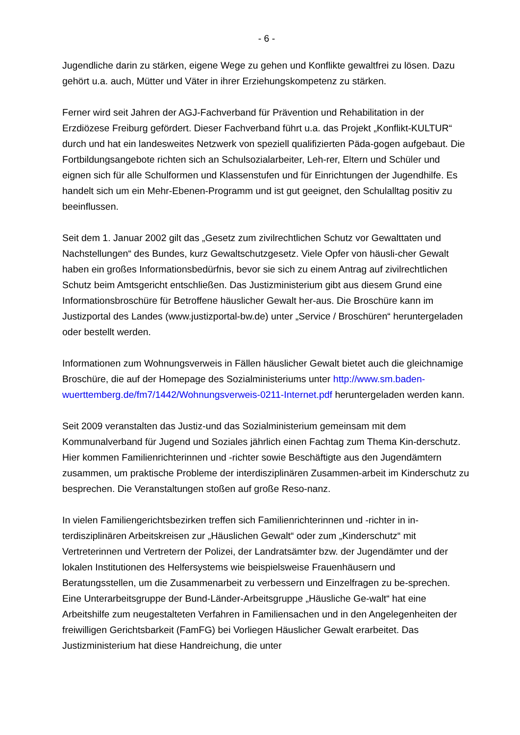- 6 -
Jugendliche darin zu stärken, eigene Wege zu gehen und Konflikte gewaltfrei zu lösen. Dazu gehört u.a. auch, Mütter und Väter in ihrer Erziehungskompetenz zu stärken.
Ferner wird seit Jahren der AGJ-Fachverband für Prävention und Rehabilitation in der Erzdiözese Freiburg gefördert. Dieser Fachverband führt u.a. das Projekt „Konflikt-KULTUR“ durch und hat ein landesweites Netzwerk von speziell qualifizierten Päda-gogen aufgebaut. Die Fortbildungsangebote richten sich an Schulsozialarbeiter, Leh-rer, Eltern und Schüler und eignen sich für alle Schulformen und Klassenstufen und für Einrichtungen der Jugendhilfe. Es handelt sich um ein Mehr-Ebenen-Programm und ist gut geeignet, den Schulalltag positiv zu beeinflussen.
Seit dem 1. Januar 2002 gilt das „Gesetz zum zivilrechtlichen Schutz vor Gewalttaten und Nachstellungen“ des Bundes, kurz Gewaltschutzgesetz. Viele Opfer von häusli-cher Gewalt haben ein großes Informationsbedürfnis, bevor sie sich zu einem Antrag auf zivilrechtlichen Schutz beim Amtsgericht entschließen. Das Justizministerium gibt aus diesem Grund eine Informationsbroschüre für Betroffene häuslicher Gewalt her-aus. Die Broschüre kann im Justizportal des Landes (www.justizportal-bw.de) unter „Service / Broschüren“ heruntergeladen oder bestellt werden.
Informationen zum Wohnungsverweis in Fällen häuslicher Gewalt bietet auch die gleichnamige Broschüre, die auf der Homepage des Sozialministeriums unter http://www.sm.baden-wuerttemberg.de/fm7/1442/Wohnungsverweis-0211-Internet.pdf heruntergeladen werden kann.
Seit 2009 veranstalten das Justiz-und das Sozialministerium gemeinsam mit dem Kommunalverband für Jugend und Soziales jährlich einen Fachtag zum Thema Kin-derschutz. Hier kommen Familienrichterinnen und -richter sowie Beschäftigte aus den Jugendämtern zusammen, um praktische Probleme der interdisziplinären Zusammen-arbeit im Kinderschutz zu besprechen. Die Veranstaltungen stoßen auf große Reso-nanz.
In vielen Familiengerichtsbezirken treffen sich Familienrichterinnen und -richter in in-terdisziplinären Arbeitskreisen zur „Häuslichen Gewalt“ oder zum „Kinderschutz“ mit Vertreterinnen und Vertretern der Polizei, der Landratsämter bzw. der Jugendämter und der lokalen Institutionen des Helfersystems wie beispielsweise Frauenhäusern und Beratungsstellen, um die Zusammenarbeit zu verbessern und Einzelfragen zu be-sprechen. Eine Unterarbeitsgruppe der Bund-Länder-Arbeitsgruppe „Häusliche Ge-walt“ hat eine Arbeitshilfe zum neugestalteten Verfahren in Familiensachen und in den Angelegenheiten der freiwilligen Gerichtsbarkeit (FamFG) bei Vorliegen Häuslicher Gewalt erarbeitet. Das Justizministerium hat diese Handreichung, die unter